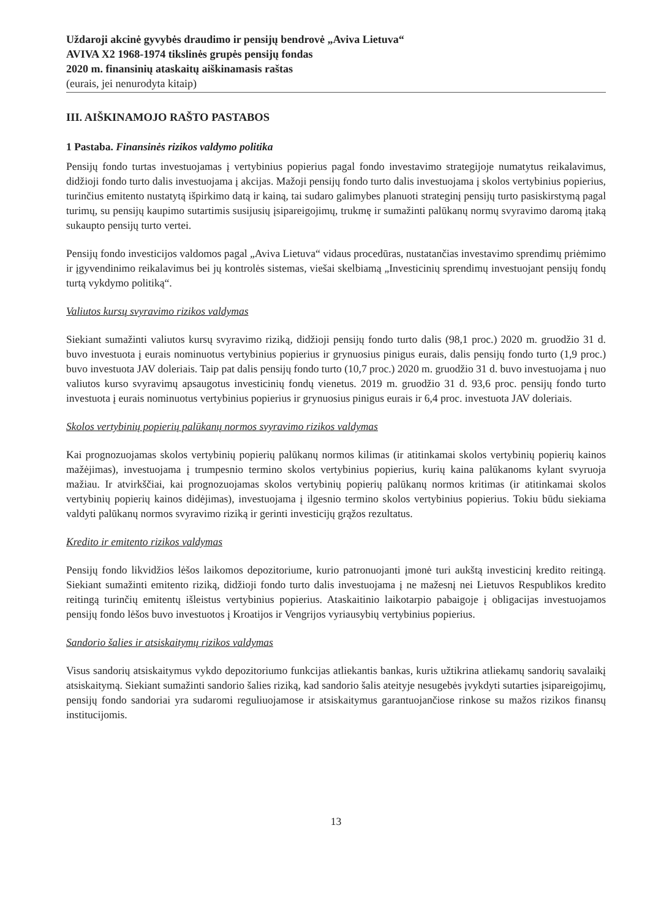Uždaroji akcinė gyvybės draudimo ir pensijų bendrovė „Aviva Lietuva“
AVIVA X2 1968-1974 tikslinės grupės pensijų fondas
2020 m. finansinių ataskaitų aiškinamasis raštas
(eurais, jei nenurodyta kitaip)
III. AIŠKINAMOJO RAŠTO PASTABOS
1 Pastaba. Finansinės rizikos valdymo politika
Pensijų fondo turtas investuojamas į vertybinius popierius pagal fondo investavimo strategijoje numatytus reikalavimus, didžioji fondo turto dalis investuojama į akcijas. Mažoji pensijų fondo turto dalis investuojama į skolos vertybinius popierius, turinčius emitento nustatytą išpirkimo datą ir kainą, tai sudaro galimybes planuoti strateginį pensijų turto pasiskirstymą pagal turimų, su pensijų kaupimo sutartimis susijusių įsipareigojimų, trukmę ir sumažinti palūkanų normų svyravimo daromą įtaką sukaupto pensijų turto vertei.
Pensijų fondo investicijos valdomos pagal „Aviva Lietuva“ vidaus procedūras, nustatančias investavimo sprendimų priėmimo ir įgyvendinimo reikalavimus bei jų kontrolės sistemas, viešai skelbiamą „Investicinių sprendimų investuojant pensijų fondų turtą vykdymo politiką“.
Valiutos kursų svyravimo rizikos valdymas
Siekiant sumažinti valiutos kursų svyravimo riziką, didžioji pensijų fondo turto dalis (98,1 proc.) 2020 m. gruodžio 31 d. buvo investuota į eurais nominuotus vertybinius popierius ir grynuosius pinigus eurais, dalis pensijų fondo turto (1,9 proc.) buvo investuota JAV doleriais. Taip pat dalis pensijų fondo turto (10,7 proc.) 2020 m. gruodžio 31 d. buvo investuojama į nuo valiutos kurso svyravimų apsaugotus investicinių fondų vienetus. 2019 m. gruodžio 31 d. 93,6 proc. pensijų fondo turto investuota į eurais nominuotus vertybinius popierius ir grynuosius pinigus eurais ir 6,4 proc. investuota JAV doleriais.
Skolos vertybinių popierių palūkanų normos svyravimo rizikos valdymas
Kai prognozuojamas skolos vertybinių popierių palūkanų normos kilimas (ir atitinkamai skolos vertybinių popierių kainos mažėjimas), investuojama į trumpesnio termino skolos vertybinius popierius, kurių kaina palūkanoms kylant svyruoja mažiau. Ir atvirkščiai, kai prognozuojamas skolos vertybinių popierių palūkanų normos kritimas (ir atitinkamai skolos vertybinių popierių kainos didėjimas), investuojama į ilgesnio termino skolos vertybinius popierius. Tokiu būdu siekiama valdyti palūkanų normos svyravimo riziką ir gerinti investicijų grąžos rezultatus.
Kredito ir emitento rizikos valdymas
Pensijų fondo likvidžios lėšos laikomos depozitoriume, kurio patronuojanti įmonė turi aukštą investicinį kredito reitingą. Siekiant sumažinti emitento riziką, didžioji fondo turto dalis investuojama į ne mažesnį nei Lietuvos Respublikos kredito reitingą turinčių emitentų išleistus vertybinius popierius. Ataskaitinio laikotarpio pabaigoje į obligacijas investuojamos pensijų fondo lėšos buvo investuotos į Kroatijos ir Vengrijos vyriausybių vertybinius popierius.
Sandorio šalies ir atsiskaitymų rizikos valdymas
Visus sandorių atsiskaitymus vykdo depozitoriumo funkcijas atliekantis bankas, kuris užtikrina atliekamų sandorių savalaikį atsiskaitymą. Siekiant sumažinti sandorio šalies riziką, kad sandorio šalis ateityje nesugebės įvykdyti sutarties įsipareigojimų, pensijų fondo sandoriai yra sudaromi reguliuojamose ir atsiskaitymus garantuojančiose rinkose su mažos rizikos finansų institucijomis.
13